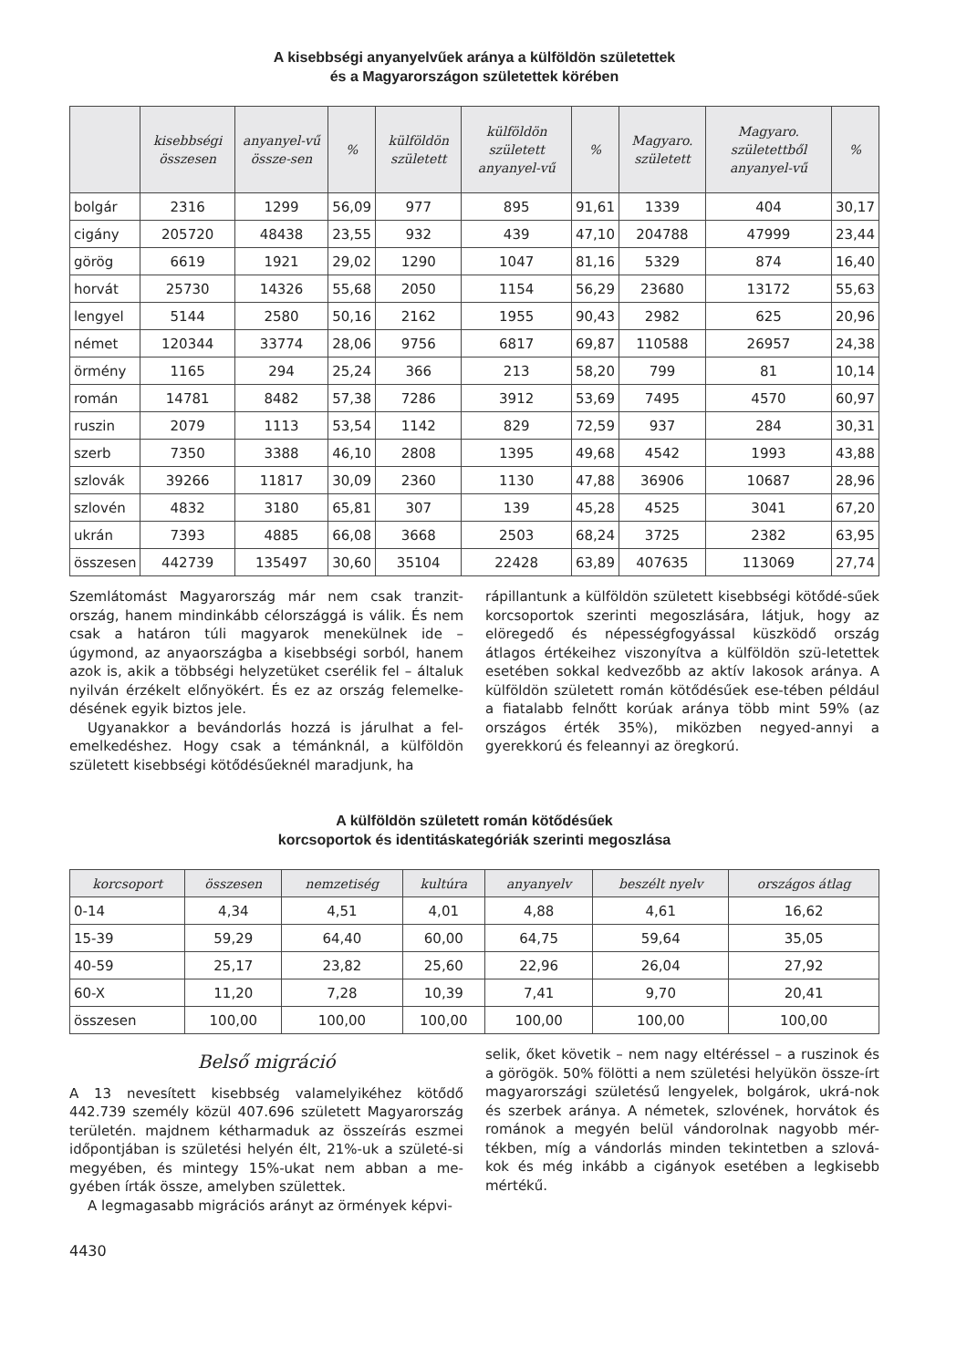A kisebbségi anyanyelvűek aránya a külföldön születettek
és a Magyarországon születettek körében
| | kisebbségi összesen | anyanyel-vű össze-sen | % | külföldön született | külföldön született anyanyel-vű | % | Magyaro. született | Magyaro. születettből anyanyel-vű | % |
| --- | --- | --- | --- | --- | --- | --- | --- | --- | --- |
| bolgár | 2316 | 1299 | 56,09 | 977 | 895 | 91,61 | 1339 | 404 | 30,17 |
| cigány | 205720 | 48438 | 23,55 | 932 | 439 | 47,10 | 204788 | 47999 | 23,44 |
| görög | 6619 | 1921 | 29,02 | 1290 | 1047 | 81,16 | 5329 | 874 | 16,40 |
| horvát | 25730 | 14326 | 55,68 | 2050 | 1154 | 56,29 | 23680 | 13172 | 55,63 |
| lengyel | 5144 | 2580 | 50,16 | 2162 | 1955 | 90,43 | 2982 | 625 | 20,96 |
| német | 120344 | 33774 | 28,06 | 9756 | 6817 | 69,87 | 110588 | 26957 | 24,38 |
| örmény | 1165 | 294 | 25,24 | 366 | 213 | 58,20 | 799 | 81 | 10,14 |
| román | 14781 | 8482 | 57,38 | 7286 | 3912 | 53,69 | 7495 | 4570 | 60,97 |
| ruszin | 2079 | 1113 | 53,54 | 1142 | 829 | 72,59 | 937 | 284 | 30,31 |
| szerb | 7350 | 3388 | 46,10 | 2808 | 1395 | 49,68 | 4542 | 1993 | 43,88 |
| szlovák | 39266 | 11817 | 30,09 | 2360 | 1130 | 47,88 | 36906 | 10687 | 28,96 |
| szlovén | 4832 | 3180 | 65,81 | 307 | 139 | 45,28 | 4525 | 3041 | 67,20 |
| ukrán | 7393 | 4885 | 66,08 | 3668 | 2503 | 68,24 | 3725 | 2382 | 63,95 |
| összesen | 442739 | 135497 | 30,60 | 35104 | 22428 | 63,89 | 407635 | 113069 | 27,74 |
Szemlátomást Magyarország már nem csak tranzit-ország, hanem mindinkább célországgá is válik. És nem csak a határon túli magyarok menekülnek ide – úgymond, az anyaországba a kisebbségi sorból, hanem azok is, akik a többségi helyzetüket cserélik fel – általuk nyilván érzékelt előnyökért. És ez az ország felemelke-désének egyik biztos jele.
Ugyanakkor a bevándorlás hozzá is járulhat a fel-emelkedéshez. Hogy csak a témánknál, a külföldön született kisebbségi kötődésűeknél maradjunk, ha
rápillantunk a külföldön született kisebbségi kötődé-sűek korcsoportok szerinti megoszlására, látjuk, hogy az elöregedő és népességfogyással küszködő ország átlagos értékeihez viszonyítva a külföldön szü-letettek esetében sokkal kedvezőbb az aktív lakosok aránya. A külföldön született román kötődésűek ese-tében például a fiatalabb felnőtt korúak aránya több mint 59% (az országos érték 35%), miközben negyed-annyi a gyerekkorú és feleannyi az öregkorú.
A külföldön született román kötődésűek
korcsoportok és identitáskategóriák szerinti megoszlása
| korcsoport | összesen | nemzetiség | kultúra | anyanyelv | beszélt nyelv | országos átlag |
| --- | --- | --- | --- | --- | --- | --- |
| 0-14 | 4,34 | 4,51 | 4,01 | 4,88 | 4,61 | 16,62 |
| 15-39 | 59,29 | 64,40 | 60,00 | 64,75 | 59,64 | 35,05 |
| 40-59 | 25,17 | 23,82 | 25,60 | 22,96 | 26,04 | 27,92 |
| 60-X | 11,20 | 7,28 | 10,39 | 7,41 | 9,70 | 20,41 |
| összesen | 100,00 | 100,00 | 100,00 | 100,00 | 100,00 | 100,00 |
Belső migráció
A 13 nevesített kisebbség valamelyikéhez kötődő 442.739 személy közül 407.696 született Magyarország területén. majdnem kétharmaduk az összeírás eszmei időpontjában is születési helyén élt, 21%-uk a születé-si megyében, és mintegy 15%-ukat nem abban a me-gyében írták össze, amelyben születtek.
A legmagasabb migrációs arányt az örmények képvi-
selik, őket követik – nem nagy eltéréssel – a ruszinok és a görögök. 50% fölötti a nem születési helyükön össze-írt magyarországi születésű lengyelek, bolgárok, ukrá-nok és szerbek aránya. A németek, szlovének, horvátok és románok a megyén belül vándorolnak nagyobb mér-tékben, míg a vándorlás minden tekintetben a szlová-kok és még inkább a cigányok esetében a legkisebb mértékű.
4430